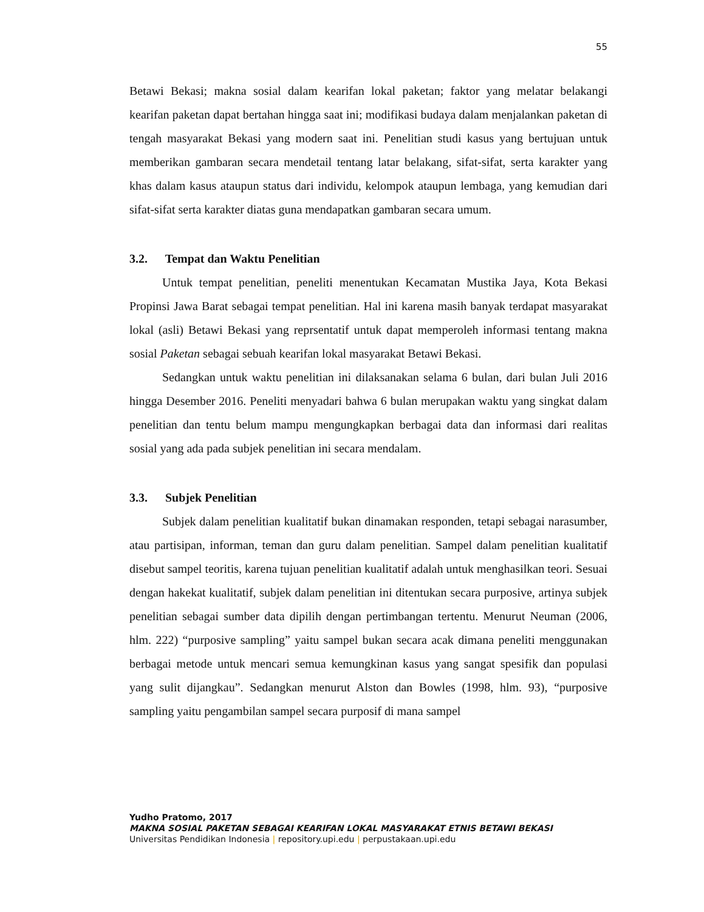55
Betawi Bekasi; makna sosial dalam kearifan lokal paketan; faktor yang melatar belakangi kearifan paketan dapat bertahan hingga saat ini; modifikasi budaya dalam menjalankan paketan di tengah masyarakat Bekasi yang modern saat ini. Penelitian studi kasus yang bertujuan untuk memberikan gambaran secara mendetail tentang latar belakang, sifat-sifat, serta karakter yang khas dalam kasus ataupun status dari individu, kelompok ataupun lembaga, yang kemudian dari sifat-sifat serta karakter diatas guna mendapatkan gambaran secara umum.
3.2. Tempat dan Waktu Penelitian
Untuk tempat penelitian, peneliti menentukan Kecamatan Mustika Jaya, Kota Bekasi Propinsi Jawa Barat sebagai tempat penelitian. Hal ini karena masih banyak terdapat masyarakat lokal (asli) Betawi Bekasi yang reprsentatif untuk dapat memperoleh informasi tentang makna sosial Paketan sebagai sebuah kearifan lokal masyarakat Betawi Bekasi.
Sedangkan untuk waktu penelitian ini dilaksanakan selama 6 bulan, dari bulan Juli 2016 hingga Desember 2016. Peneliti menyadari bahwa 6 bulan merupakan waktu yang singkat dalam penelitian dan tentu belum mampu mengungkapkan berbagai data dan informasi dari realitas sosial yang ada pada subjek penelitian ini secara mendalam.
3.3. Subjek Penelitian
Subjek dalam penelitian kualitatif bukan dinamakan responden, tetapi sebagai narasumber, atau partisipan, informan, teman dan guru dalam penelitian. Sampel dalam penelitian kualitatif disebut sampel teoritis, karena tujuan penelitian kualitatif adalah untuk menghasilkan teori. Sesuai dengan hakekat kualitatif, subjek dalam penelitian ini ditentukan secara purposive, artinya subjek penelitian sebagai sumber data dipilih dengan pertimbangan tertentu. Menurut Neuman (2006, hlm. 222) “purposive sampling” yaitu sampel bukan secara acak dimana peneliti menggunakan berbagai metode untuk mencari semua kemungkinan kasus yang sangat spesifik dan populasi yang sulit dijangkau”. Sedangkan menurut Alston dan Bowles (1998, hlm. 93), “purposive sampling yaitu pengambilan sampel secara purposif di mana sampel
Yudho Pratomo, 2017
MAKNA SOSIAL PAKETAN SEBAGAI KEARIFAN LOKAL MASYARAKAT ETNIS BETAWI BEKASI
Universitas Pendidikan Indonesia | repository.upi.edu | perpustakaan.upi.edu